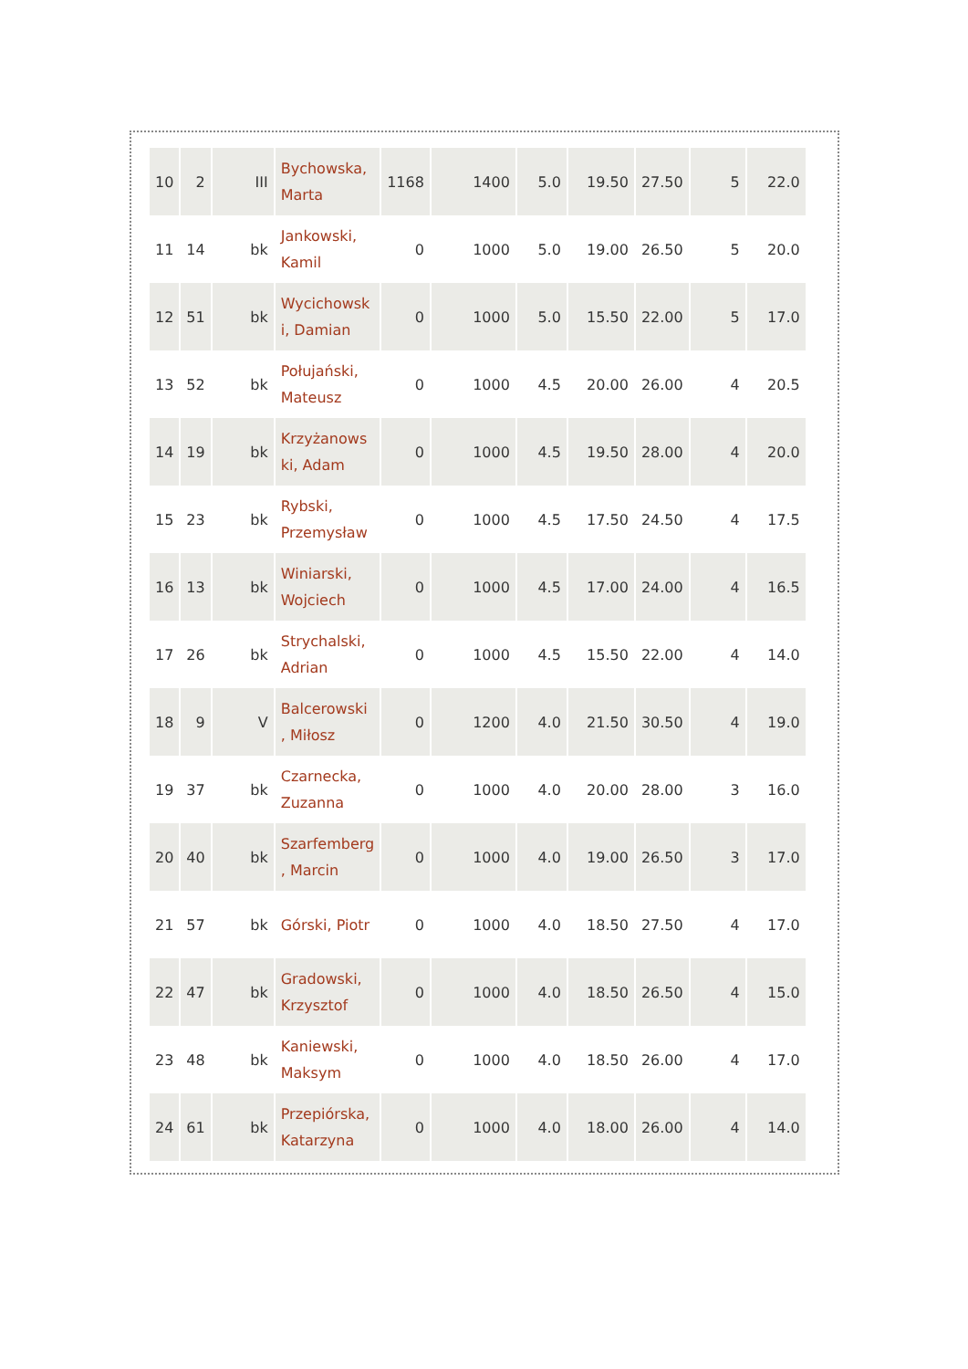| 10 | 2 | III | Bychowska, Marta | 1168 | 1400 | 5.0 | 19.50 | 27.50 | 5 | 22.0 |
| 11 | 14 | bk | Jankowski, Kamil | 0 | 1000 | 5.0 | 19.00 | 26.50 | 5 | 20.0 |
| 12 | 51 | bk | Wycichowsk i, Damian | 0 | 1000 | 5.0 | 15.50 | 22.00 | 5 | 17.0 |
| 13 | 52 | bk | Połujański, Mateusz | 0 | 1000 | 4.5 | 20.00 | 26.00 | 4 | 20.5 |
| 14 | 19 | bk | Krzyżanows ki, Adam | 0 | 1000 | 4.5 | 19.50 | 28.00 | 4 | 20.0 |
| 15 | 23 | bk | Rybski, Przemysław | 0 | 1000 | 4.5 | 17.50 | 24.50 | 4 | 17.5 |
| 16 | 13 | bk | Winiarski, Wojciech | 0 | 1000 | 4.5 | 17.00 | 24.00 | 4 | 16.5 |
| 17 | 26 | bk | Strychalski, Adrian | 0 | 1000 | 4.5 | 15.50 | 22.00 | 4 | 14.0 |
| 18 | 9 | V | Balcerowski , Miłosz | 0 | 1200 | 4.0 | 21.50 | 30.50 | 4 | 19.0 |
| 19 | 37 | bk | Czarnecka, Zuzanna | 0 | 1000 | 4.0 | 20.00 | 28.00 | 3 | 16.0 |
| 20 | 40 | bk | Szarfemberg , Marcin | 0 | 1000 | 4.0 | 19.00 | 26.50 | 3 | 17.0 |
| 21 | 57 | bk | Górski, Piotr | 0 | 1000 | 4.0 | 18.50 | 27.50 | 4 | 17.0 |
| 22 | 47 | bk | Gradowski, Krzysztof | 0 | 1000 | 4.0 | 18.50 | 26.50 | 4 | 15.0 |
| 23 | 48 | bk | Kaniewski, Maksym | 0 | 1000 | 4.0 | 18.50 | 26.00 | 4 | 17.0 |
| 24 | 61 | bk | Przepiórska, Katarzyna | 0 | 1000 | 4.0 | 18.00 | 26.00 | 4 | 14.0 |